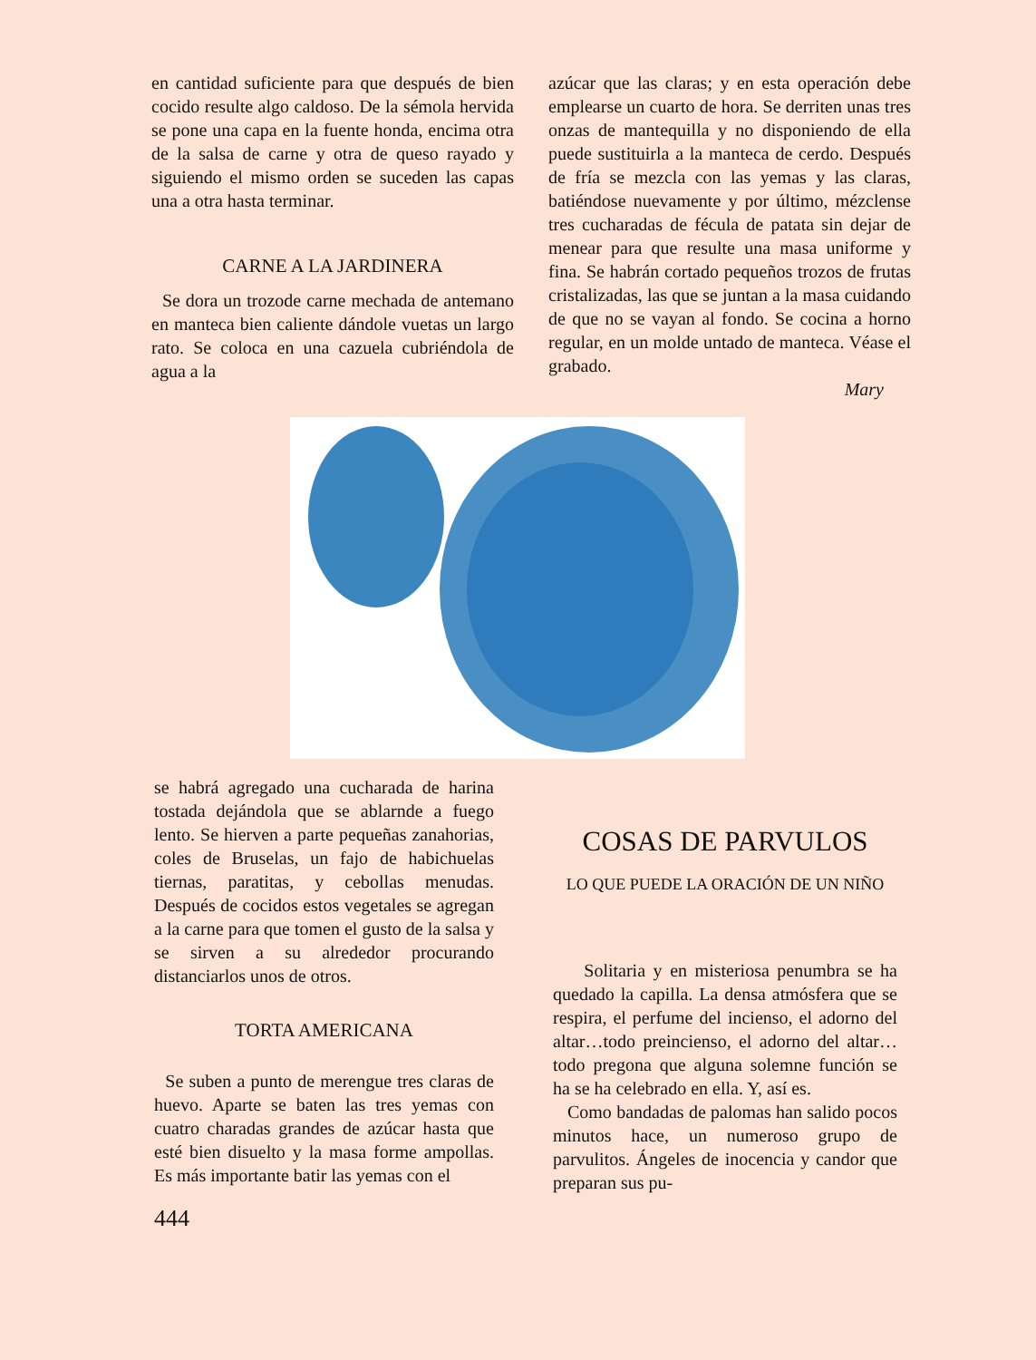en cantidad suficiente para que después de bien cocido resulte algo caldoso. De la sémola hervida se pone una capa en la fuente honda, encima otra de la salsa de carne y otra de queso rayado y siguiendo el mismo orden se suceden las capas una a otra hasta terminar.
CARNE A LA JARDINERA
Se dora un trozode carne mechada de antemano en manteca bien caliente dándole vuetas un largo rato. Se coloca en una cazuela cubriéndola de agua a la
azúcar que las claras; y en esta operación debe emplearse un cuarto de hora. Se derriten unas tres onzas de mantequilla y no disponiendo de ella puede sustituirla a la manteca de cerdo. Después de fría se mezcla con las yemas y las claras, batiéndose nuevamente y por último, mézclense tres cucharadas de fécula de patata sin dejar de menear para que resulte una masa uniforme y fina. Se habrán cortado pequeños trozos de frutas cristalizadas, las que se juntan a la masa cuidando de que no se vayan al fondo. Se cocina a horno regular, en un molde untado de manteca. Véase el grabado.
Mary
se habrá agregado una cucharada de harina tostada dejándola que se ablarnde a fuego lento. Se hierven a parte pequeñas zanahorias, coles de Bruselas, un fajo de habichuelas tiernas, paratitas, y cebollas menudas. Después de cocidos estos vegetales se agregan a la carne para que tomen el gusto de la salsa y se sirven a su alrededor procurando distanciarlos unos de otros.
TORTA AMERICANA
Se suben a punto de merengue tres claras de huevo. Aparte se baten las tres yemas con cuatro charadas grandes de azúcar hasta que esté bien disuelto y la masa forme ampollas. Es más importante batir las yemas con el
444
COSAS DE PARVULOS
LO QUE PUEDE LA ORACIÓN DE UN NIÑO
Solitaria y en misteriosa penumbra se ha quedado la capilla. La densa atmósfera que se respira, el perfume del incienso, el adorno del altar…todo preincienso, el adorno del altar…todo pregona que alguna solemne función se ha se ha celebrado en ella. Y, así es.
Como bandadas de palomas han salido pocos minutos hace, un numeroso grupo de parvulitos. Ángeles de inocencia y candor que preparan sus pu-